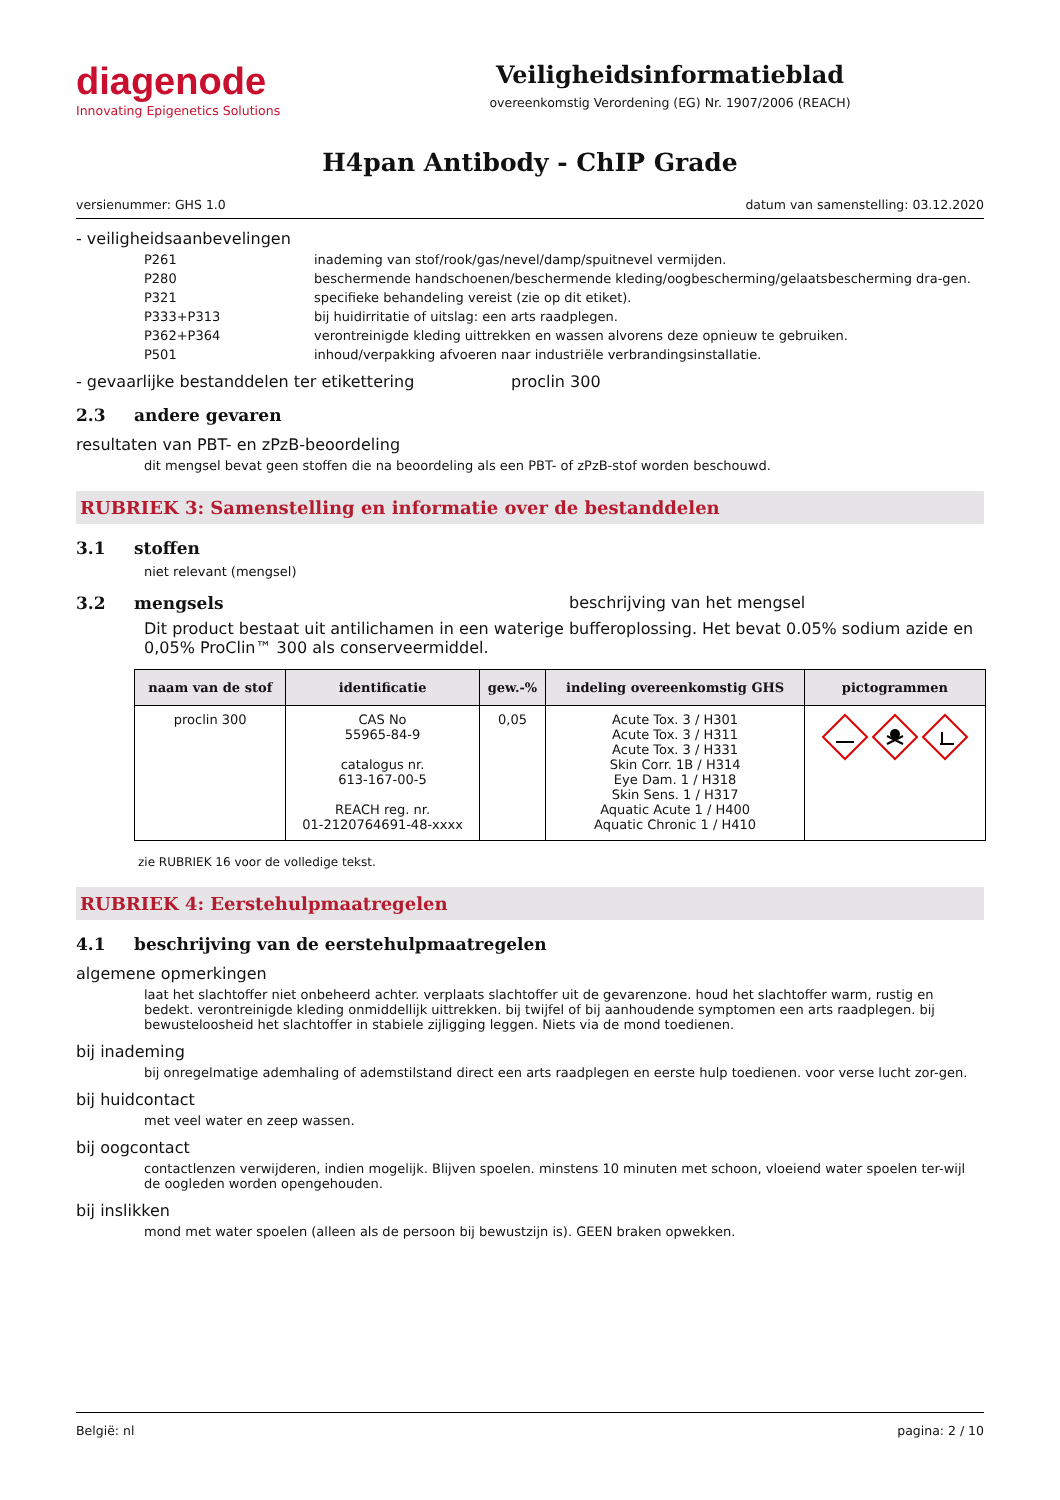diagenode
Innovating Epigenetics Solutions
Veiligheidsinformatieblad
overeenkomstig Verordening (EG) Nr. 1907/2006 (REACH)
H4pan Antibody - ChIP Grade
versienummer: GHS 1.0 datum van samenstelling: 03.12.2020
- veiligheidsaanbevelingen
P261 inademing van stof/rook/gas/nevel/damp/spuitnevel vermijden.
P280 beschermende handschoenen/beschermende kleding/oogbescherming/gelaatsbescherming dra-gen.
P321 specifieke behandeling vereist (zie op dit etiket).
P333+P313 bij huidirritatie of uitslag: een arts raadplegen.
P362+P364 verontreinigde kleding uittrekken en wassen alvorens deze opnieuw te gebruiken.
P501 inhoud/verpakking afvoeren naar industriële verbrandingsinstallatie.
- gevaarlijke bestanddelen ter etikettering proclin 300
2.3 andere gevaren
resultaten van PBT- en zPzB-beoordeling
dit mengsel bevat geen stoffen die na beoordeling als een PBT- of zPzB-stof worden beschouwd.
RUBRIEK 3: Samenstelling en informatie over de bestanddelen
3.1 stoffen
niet relevant (mengsel)
3.2 mengsels beschrijving van het mengsel
Dit product bestaat uit antilichamen in een waterige bufferoplossing. Het bevat 0.05% sodium azide en 0,05% ProClin™ 300 als conserveermiddel.
| naam van de stof | identificatie | gew.-% | indeling overeenkomstig GHS | pictogrammen |
| --- | --- | --- | --- | --- |
| proclin 300 | CAS No 55965-84-9 catalogus nr. 613-167-00-5 REACH reg. nr. 01-2120764691-48-xxxx | 0,05 | Acute Tox. 3 / H301 Acute Tox. 3 / H311 Acute Tox. 3 / H331 Skin Corr. 1B / H314 Eye Dam. 1 / H318 Skin Sens. 1 / H317 Aquatic Acute 1 / H400 Aquatic Chronic 1 / H410 | |
zie RUBRIEK 16 voor de volledige tekst.
RUBRIEK 4: Eerstehulpmaatregelen
4.1 beschrijving van de eerstehulpmaatregelen
algemene opmerkingen
laat het slachtoffer niet onbeheerd achter. verplaats slachtoffer uit de gevarenzone. houd het slachtoffer warm, rustig en bedekt. verontreinigde kleding onmiddellijk uittrekken. bij twijfel of bij aanhoudende symptomen een arts raadplegen. bij bewusteloosheid het slachtoffer in stabiele zijligging leggen. Niets via de mond toedienen.
bij inademing
bij onregelmatige ademhaling of ademstilstand direct een arts raadplegen en eerste hulp toedienen. voor verse lucht zor-gen.
bij huidcontact
met veel water en zeep wassen.
bij oogcontact
contactlenzen verwijderen, indien mogelijk. Blijven spoelen. minstens 10 minuten met schoon, vloeiend water spoelen ter-wijl de oogleden worden opengehouden.
bij inslikken
mond met water spoelen (alleen als de persoon bij bewustzijn is). GEEN braken opwekken.
België: nl pagina: 2 / 10